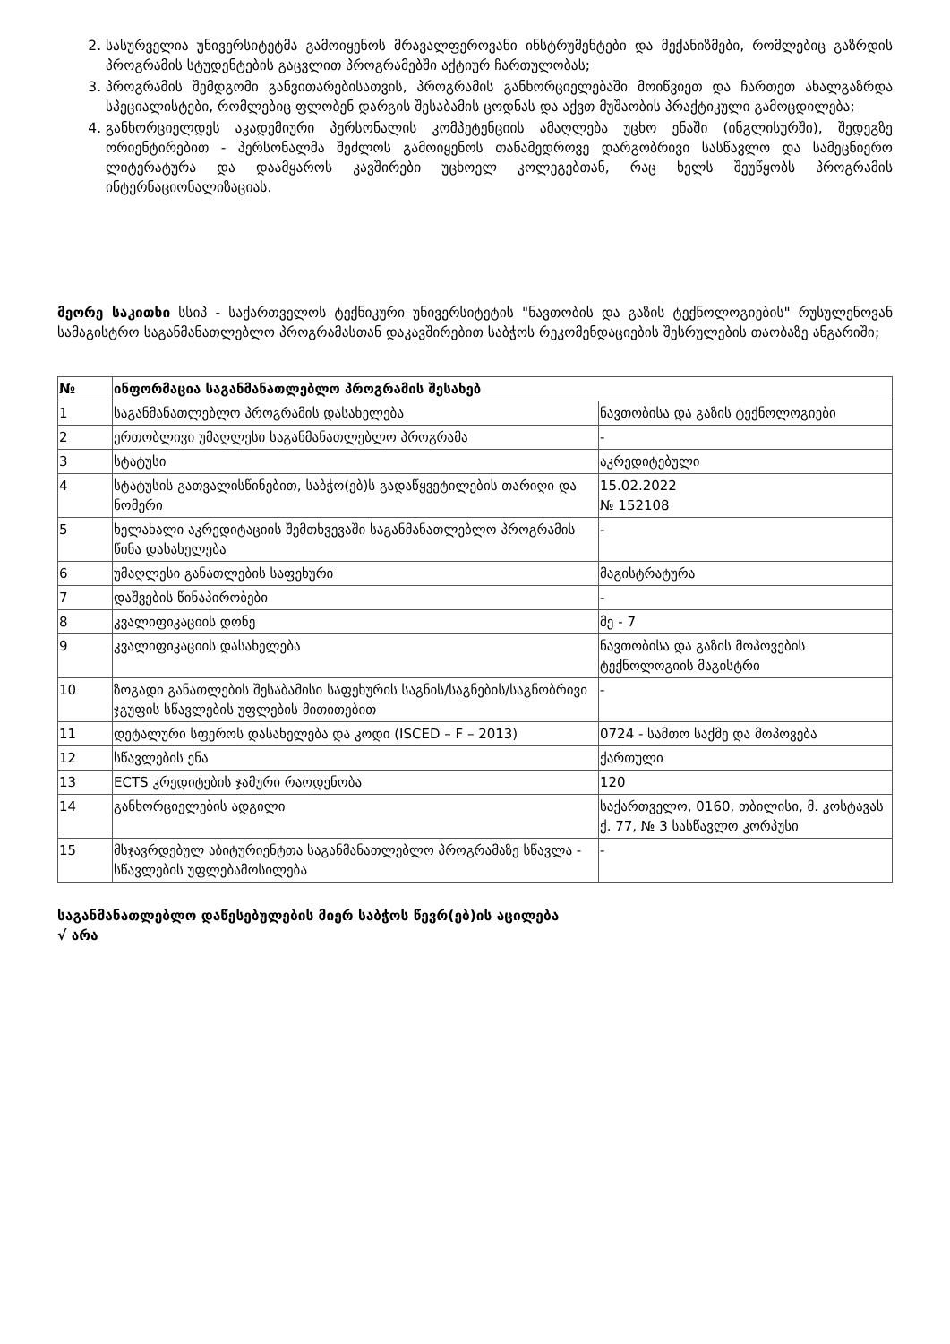2. სასურველია უნივერსიტეტმა გამოიყენოს მრავალფეროვანი ინსტრუმენტები და მექანიზმები, რომლებიც გაზრდის პროგრამის სტუდენტების გაცვლით პროგრამებში აქტიურ ჩართულობას;
3. პროგრამის შემდგომი განვითარებისათვის, პროგრამის განხორციელებაში მოიწვიეთ და ჩართეთ ახალგაზრდა სპეციალისტები, რომლებიც ფლობენ დარგის შესაბამის ცოდნას და აქვთ მუშაობის პრაქტიკული გამოცდილება;
4. განხორციელდეს აკადემიური პერსონალის კომპეტენციის ამაღლება უცხო ენაში (ინგლისურში), შედეგზე ორიენტირებით - პერსონალმა შეძლოს გამოიყენოს თანამედროვე დარგობრივი სასწავლო და სამეცნიერო ლიტერატურა და დაამყაროს კავშირები უცხოელ კოლეგებთან, რაც ხელს შეუწყობს პროგრამის ინტერნაციონალიზაციას.
მეორე საკითხი სსიპ - საქართველოს ტექნიკური უნივერსიტეტის "ნავთობის და გაზის ტექნოლოგიების" რუსულენოვან სამაგისტრო საგანმანათლებლო პროგრამასთან დაკავშირებით საბჭოს რეკომენდაციების შესრულების თაობაზე ანგარიში;
| № | ინფორმაცია საგანმანათლებლო პროგრამის შესახებ | |
| --- | --- | --- |
| 1 | საგანმანათლებლო პროგრამის დასახელება | ნავთობისა და გაზის ტექნოლოგიები |
| 2 | ერთობლივი უმაღლესი საგანმანათლებლო პროგრამა | - |
| 3 | სტატუსი | აკრედიტებული |
| 4 | სტატუსის გათვალისწინებით, საბჭო(ებ)ს გადაწყვეტილების თარიღი და ნომერი | 15.02.2022 № 152108 |
| 5 | ხელახალი აკრედიტაციის შემთხვევაში საგანმანათლებლო პროგრამის წინა დასახელება | - |
| 6 | უმაღლესი განათლების საფეხური | მაგისტრატურა |
| 7 | დაშვების წინაპირობები | - |
| 8 | კვალიფიკაციის დონე | მე - 7 |
| 9 | კვალიფიკაციის დასახელება | ნავთობისა და გაზის მოპოვების ტექნოლოგიის მაგისტრი |
| 10 | ზოგადი განათლების შესაბამისი საფეხურის საგნის/საგნების/საგნობრივი ჯგუფის სწავლების უფლების მითითებით | - |
| 11 | დეტალური სფეროს დასახელება და კოდი (ISCED – F – 2013) | 0724 - სამთო საქმე და მოპოვება |
| 12 | სწავლების ენა | ქართული |
| 13 | ECTS კრედიტების ჯამური რაოდენობა | 120 |
| 14 | განხორციელების ადგილი | საქართველო, 0160, თბილისი, მ. კოსტავას ქ. 77, № 3 სასწავლო კორპუსი |
| 15 | მსჯავრდებულ აბიტურიენტთა საგანმანათლებლო პროგრამაზე სწავლა - სწავლების უფლებამოსილება | - |
საგანმანათლებლო დაწესებულების მიერ საბჭოს წევრ(ებ)ის აცილება
√ არა